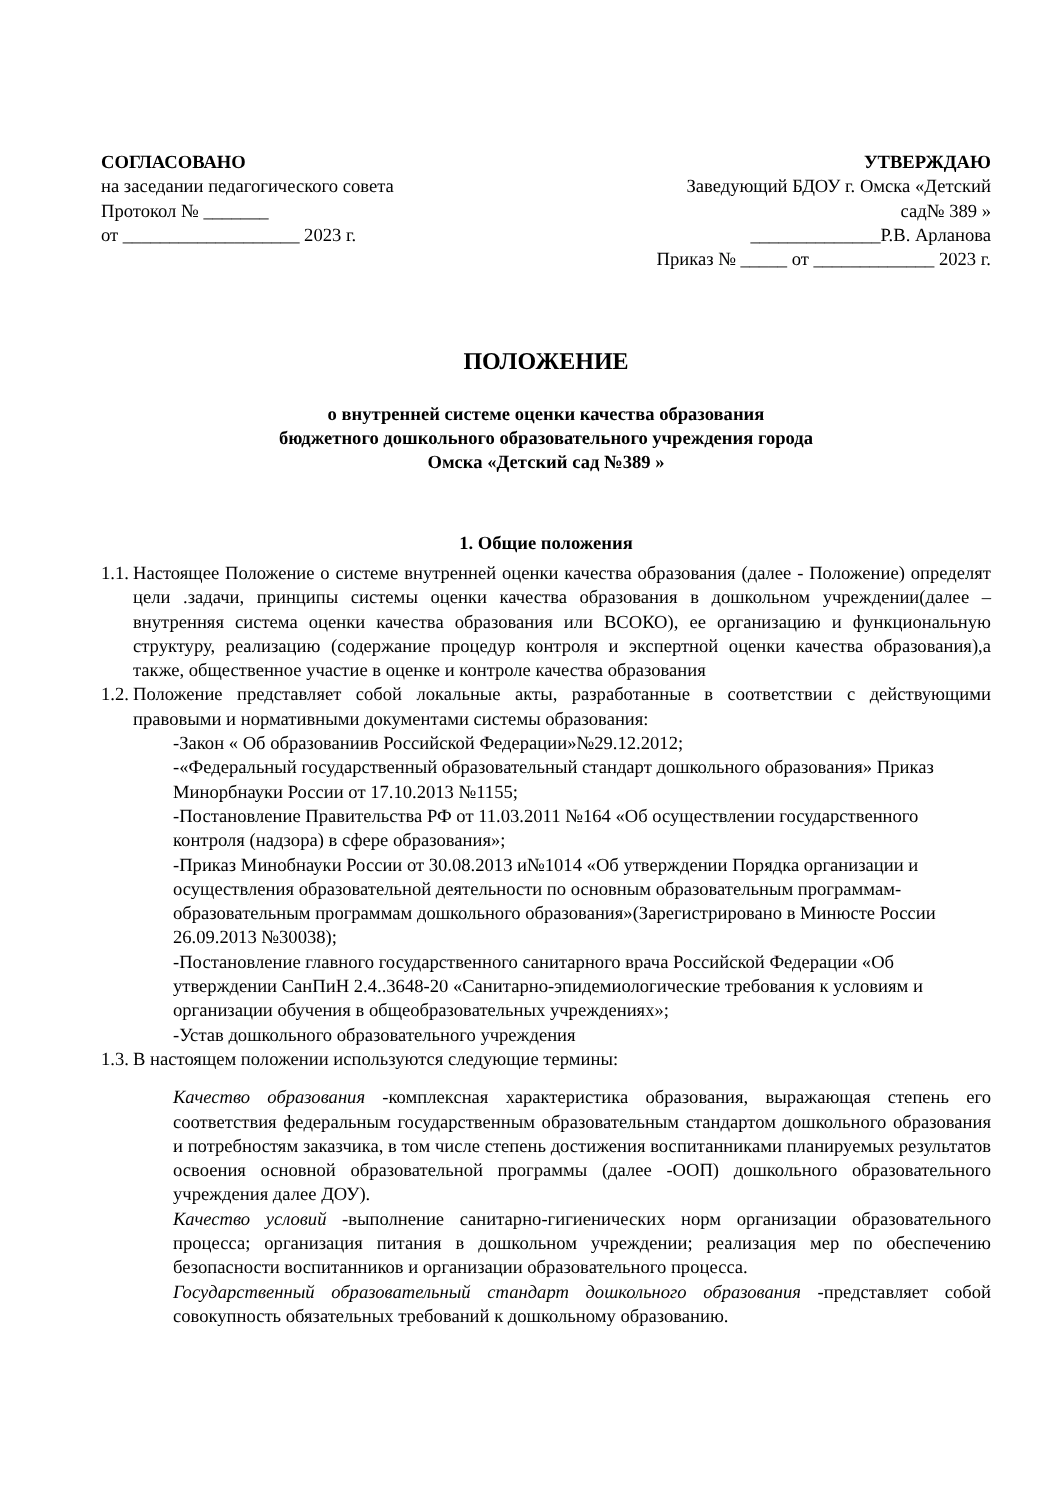СОГЛАСОВАНО
на заседании педагогического совета
Протокол № _______
от ___________________ 2023 г.
УТВЕРЖДАЮ
Заведующий БДОУ г. Омска «Детский
сад№ 389 »
______________Р.В. Арланова
Приказ № _____ от _____________ 2023 г.
ПОЛОЖЕНИЕ
о внутренней системе оценки качества образования
бюджетного дошкольного образовательного учреждения города
Омска «Детский сад №389 »
1. Общие положения
1.1. Настоящее Положение о системе внутренней оценки качества образования (далее - Положение) определят цели .задачи, принципы системы оценки качества образования в дошкольном учреждении(далее –внутренняя система оценки качества образования или ВСОКО), ее организацию и функциональную структуру, реализацию (содержание процедур контроля и экспертной оценки качества образования),а также, общественное участие в оценке и контроле качества образования
1.2. Положение представляет собой локальные акты, разработанные в соответствии с действующими правовыми и нормативными документами системы образования:
-Закон « Об образованиив Российской Федерации»№29.12.2012;
-«Федеральный государственный образовательный стандарт дошкольного образования» Приказ Минорбнауки России от 17.10.2013 №1155;
-Постановление Правительства РФ от 11.03.2011 №164 «Об осуществлении государственного контроля (надзора) в сфере образования»;
-Приказ Минобнауки России от 30.08.2013 и№1014 «Об утверждении Порядка организации и осуществления образовательной деятельности по основным образовательным программам- образовательным программам дошкольного образования»(Зарегистрировано в Минюсте России 26.09.2013 №30038);
-Постановление главного государственного санитарного врача Российской Федерации «Об утверждении СанПиН 2.4..3648-20 «Санитарно-эпидемиологические требования к условиям и организации обучения в общеобразовательных учреждениях»;
-Устав дошкольного образовательного учреждения
1.3. В настоящем положении используются следующие термины:
Качество образования -комплексная характеристика образования, выражающая степень его соответствия федеральным государственным образовательным стандартом дошкольного образования и потребностям заказчика, в том числе степень достижения воспитанниками планируемых результатов освоения основной образовательной программы (далее -ООП) дошкольного образовательного учреждения далее ДОУ).
Качество условий -выполнение санитарно-гигиенических норм организации образовательного процесса; организация питания в дошкольном учреждении; реализация мер по обеспечению безопасности воспитанников и организации образовательного процесса.
Государственный образовательный стандарт дошкольного образования -представляет собой совокупность обязательных требований к дошкольному образованию.